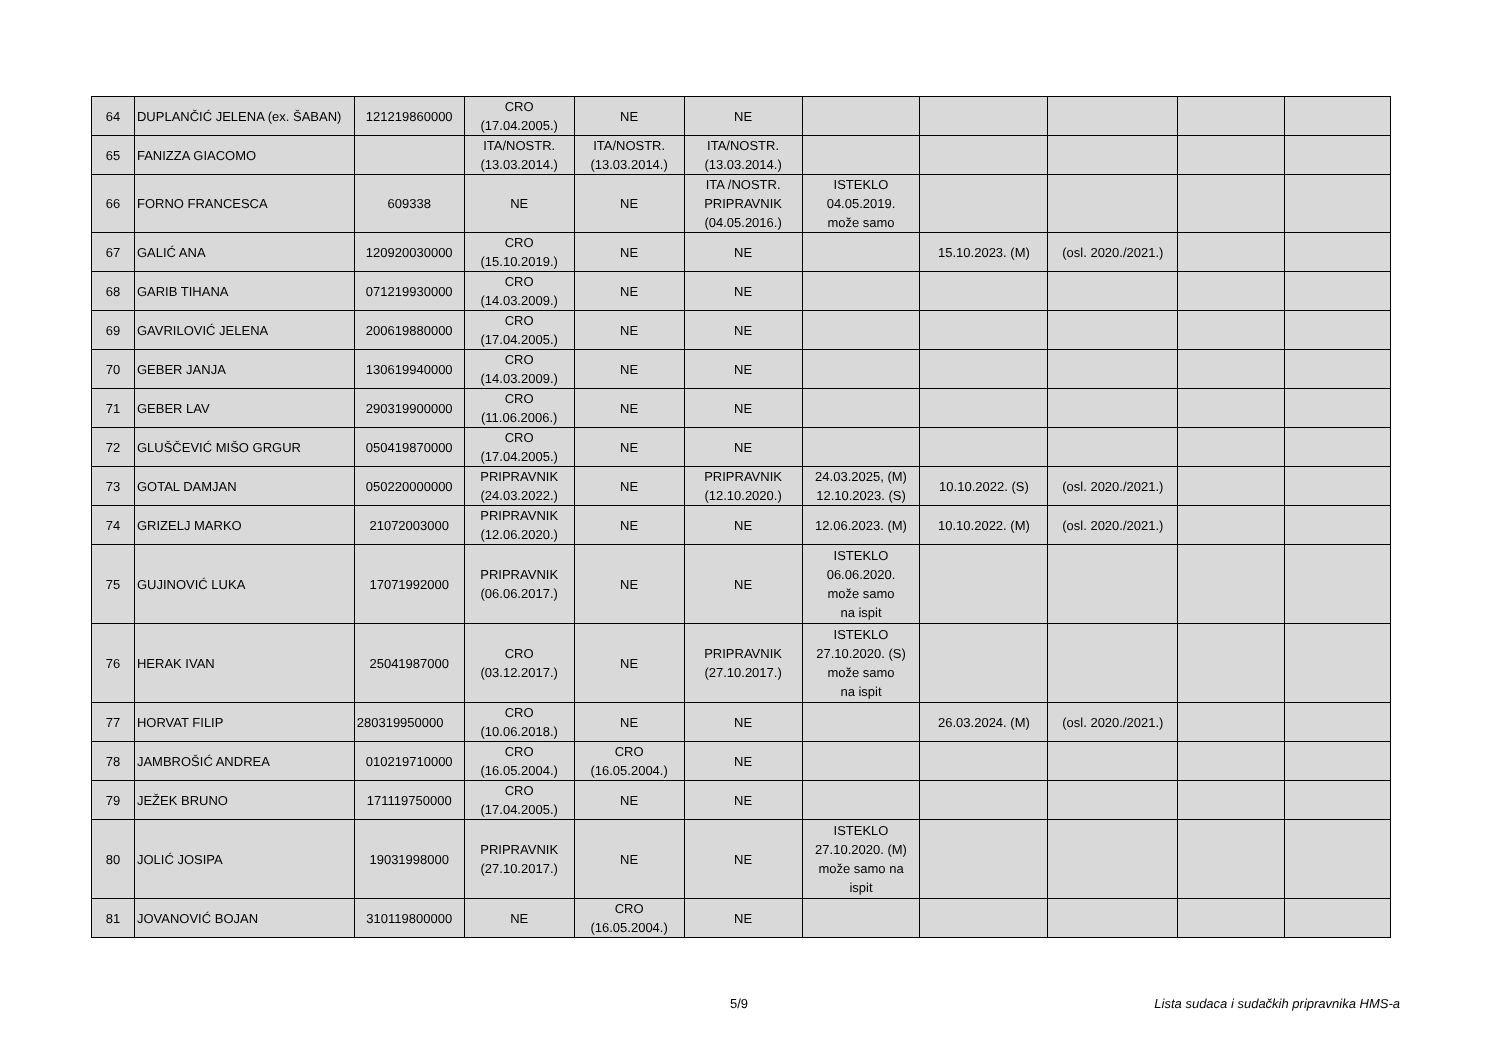| 64 | DUPLANČIĆ JELENA (ex. ŠABAN) | 121219860000 | CRO (17.04.2005.) | NE | NE | | | | | |
| 65 | FANIZZA GIACOMO | | ITA/NOSTR. (13.03.2014.) | ITA/NOSTR. (13.03.2014.) | ITA/NOSTR. (13.03.2014.) | | | | | |
| 66 | FORNO FRANCESCA | 609338 | NE | NE | ITA /NOSTR. PRIPRAVNIK (04.05.2016.) | ISTEKLO 04.05.2019. može samo | | | | |
| 67 | GALIĆ ANA | 120920030000 | CRO (15.10.2019.) | NE | NE | | 15.10.2023. (M) | (osl. 2020./2021.) | | |
| 68 | GARIB TIHANA | 071219930000 | CRO (14.03.2009.) | NE | NE | | | | | |
| 69 | GAVRILOVIĆ JELENA | 200619880000 | CRO (17.04.2005.) | NE | NE | | | | | |
| 70 | GEBER JANJA | 130619940000 | CRO (14.03.2009.) | NE | NE | | | | | |
| 71 | GEBER LAV | 290319900000 | CRO (11.06.2006.) | NE | NE | | | | | |
| 72 | GLUŠČEVIĆ MIŠO GRGUR | 050419870000 | CRO (17.04.2005.) | NE | NE | | | | | |
| 73 | GOTAL DAMJAN | 050220000000 | PRIPRAVNIK (24.03.2022.) | NE | PRIPRAVNIK (12.10.2020.) | 24.03.2025, (M) 12.10.2023. (S) | 10.10.2022. (S) | (osl. 2020./2021.) | | |
| 74 | GRIZELJ MARKO | 21072003000 | PRIPRAVNIK (12.06.2020.) | NE | NE | 12.06.2023. (M) | 10.10.2022. (M) | (osl. 2020./2021.) | | |
| 75 | GUJINOVIĆ LUKA | 17071992000 | PRIPRAVNIK (06.06.2017.) | NE | NE | ISTEKLO 06.06.2020. može samo na ispit | | | | |
| 76 | HERAK IVAN | 25041987000 | CRO (03.12.2017.) | NE | PRIPRAVNIK (27.10.2017.) | ISTEKLO 27.10.2020. (S) može samo na ispit | | | | |
| 77 | HORVAT FILIP | 280319950000 | CRO (10.06.2018.) | NE | NE | | 26.03.2024. (M) | (osl. 2020./2021.) | | |
| 78 | JAMBROŠIĆ ANDREA | 010219710000 | CRO (16.05.2004.) | CRO (16.05.2004.) | NE | | | | | |
| 79 | JEŽEK BRUNO | 171119750000 | CRO (17.04.2005.) | NE | NE | | | | | |
| 80 | JOLIĆ JOSIPA | 19031998000 | PRIPRAVNIK (27.10.2017.) | NE | NE | ISTEKLO 27.10.2020. (M) može samo na ispit | | | | |
| 81 | JOVANOVIĆ BOJAN | 310119800000 | NE | CRO (16.05.2004.) | NE | | | | | |
5/9 Lista sudaca i sudačkih pripravnika HMS-a